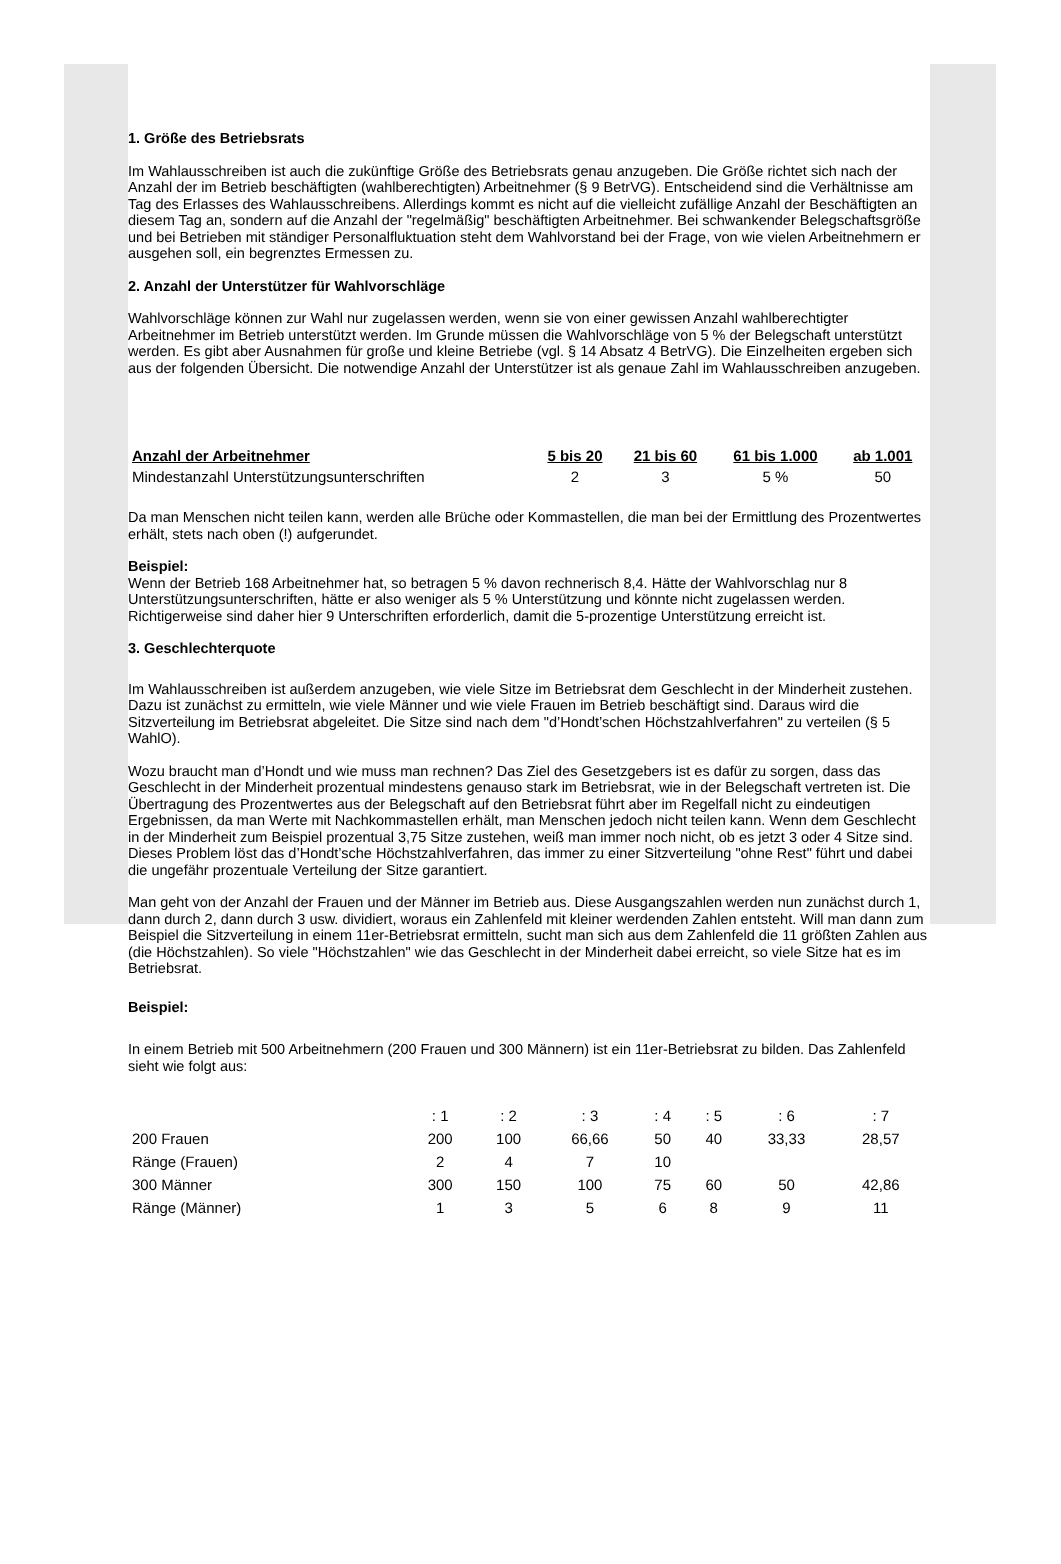1. Größe des Betriebsrats
Im Wahlausschreiben ist auch die zukünftige Größe des Betriebsrats genau anzugeben. Die Größe richtet sich nach der Anzahl der im Betrieb beschäftigten (wahlberechtigten) Arbeitnehmer (§ 9 BetrVG). Entscheidend sind die Verhältnisse am Tag des Erlasses des Wahlausschreibens. Allerdings kommt es nicht auf die vielleicht zufällige Anzahl der Beschäftigten an diesem Tag an, sondern auf die Anzahl der "regelmäßig" beschäftigten Arbeitnehmer. Bei schwankender Belegschaftsgröße und bei Betrieben mit ständiger Personalfluktuation steht dem Wahlvorstand bei der Frage, von wie vielen Arbeitnehmern er ausgehen soll, ein begrenztes Ermessen zu.
2. Anzahl der Unterstützer für Wahlvorschläge
Wahlvorschläge können zur Wahl nur zugelassen werden, wenn sie von einer gewissen Anzahl wahlberechtigter Arbeitnehmer im Betrieb unterstützt werden. Im Grunde müssen die Wahlvorschläge von 5 % der Belegschaft unterstützt werden. Es gibt aber Ausnahmen für große und kleine Betriebe (vgl. § 14 Absatz 4 BetrVG). Die Einzelheiten ergeben sich aus der folgenden Übersicht. Die notwendige Anzahl der Unterstützer ist als genaue Zahl im Wahlausschreiben anzugeben.
| Anzahl der Arbeitnehmer | 5 bis 20 | 21 bis 60 | 61 bis 1.000 | ab 1.001 |
| --- | --- | --- | --- | --- |
| Mindestanzahl Unterstützungsunterschriften | 2 | 3 | 5 % | 50 |
Da man Menschen nicht teilen kann, werden alle Brüche oder Kommastellen, die man bei der Ermittlung des Prozentwertes erhält, stets nach oben (!) aufgerundet.
Beispiel:
Wenn der Betrieb 168 Arbeitnehmer hat, so betragen 5 % davon rechnerisch 8,4. Hätte der Wahlvorschlag nur 8 Unterstützungsunterschriften, hätte er also weniger als 5 % Unterstützung und könnte nicht zugelassen werden. Richtigerweise sind daher hier 9 Unterschriften erforderlich, damit die 5-prozentige Unterstützung erreicht ist.
3. Geschlechterquote
Im Wahlausschreiben ist außerdem anzugeben, wie viele Sitze im Betriebsrat dem Geschlecht in der Minderheit zustehen. Dazu ist zunächst zu ermitteln, wie viele Männer und wie viele Frauen im Betrieb beschäftigt sind. Daraus wird die Sitzverteilung im Betriebsrat abgeleitet. Die Sitze sind nach dem "d’Hondt’schen Höchstzahlverfahren" zu verteilen (§ 5 WahlO).
Wozu braucht man d’Hondt und wie muss man rechnen? Das Ziel des Gesetzgebers ist es dafür zu sorgen, dass das Geschlecht in der Minderheit prozentual mindestens genauso stark im Betriebsrat, wie in der Belegschaft vertreten ist. Die Übertragung des Prozentwertes aus der Belegschaft auf den Betriebsrat führt aber im Regelfall nicht zu eindeutigen Ergebnissen, da man Werte mit Nachkommastellen erhält, man Menschen jedoch nicht teilen kann. Wenn dem Geschlecht in der Minderheit zum Beispiel prozentual 3,75 Sitze zustehen, weiß man immer noch nicht, ob es jetzt 3 oder 4 Sitze sind. Dieses Problem löst das d’Hondt’sche Höchstzahlverfahren, das immer zu einer Sitzverteilung "ohne Rest" führt und dabei die ungefähr prozentuale Verteilung der Sitze garantiert.
Man geht von der Anzahl der Frauen und der Männer im Betrieb aus. Diese Ausgangszahlen werden nun zunächst durch 1, dann durch 2, dann durch 3 usw. dividiert, woraus ein Zahlenfeld mit kleiner werdenden Zahlen entsteht. Will man dann zum Beispiel die Sitzverteilung in einem 11er-Betriebsrat ermitteln, sucht man sich aus dem Zahlenfeld die 11 größten Zahlen aus (die Höchstzahlen). So viele "Höchstzahlen" wie das Geschlecht in der Minderheit dabei erreicht, so viele Sitze hat es im Betriebsrat.
Beispiel:
In einem Betrieb mit 500 Arbeitnehmern (200 Frauen und 300 Männern) ist ein 11er-Betriebsrat zu bilden. Das Zahlenfeld sieht wie folgt aus:
| | : 1 | : 2 | : 3 | : 4 | : 5 | : 6 | : 7 |
| 200 Frauen | 200 | 100 | 66,66 | 50 | 40 | 33,33 | 28,57 |
| Ränge (Frauen) | 2 | 4 | 7 | 10 | | | |
| 300 Männer | 300 | 150 | 100 | 75 | 60 | 50 | 42,86 |
| Ränge (Männer) | 1 | 3 | 5 | 6 | 8 | 9 | 11 |